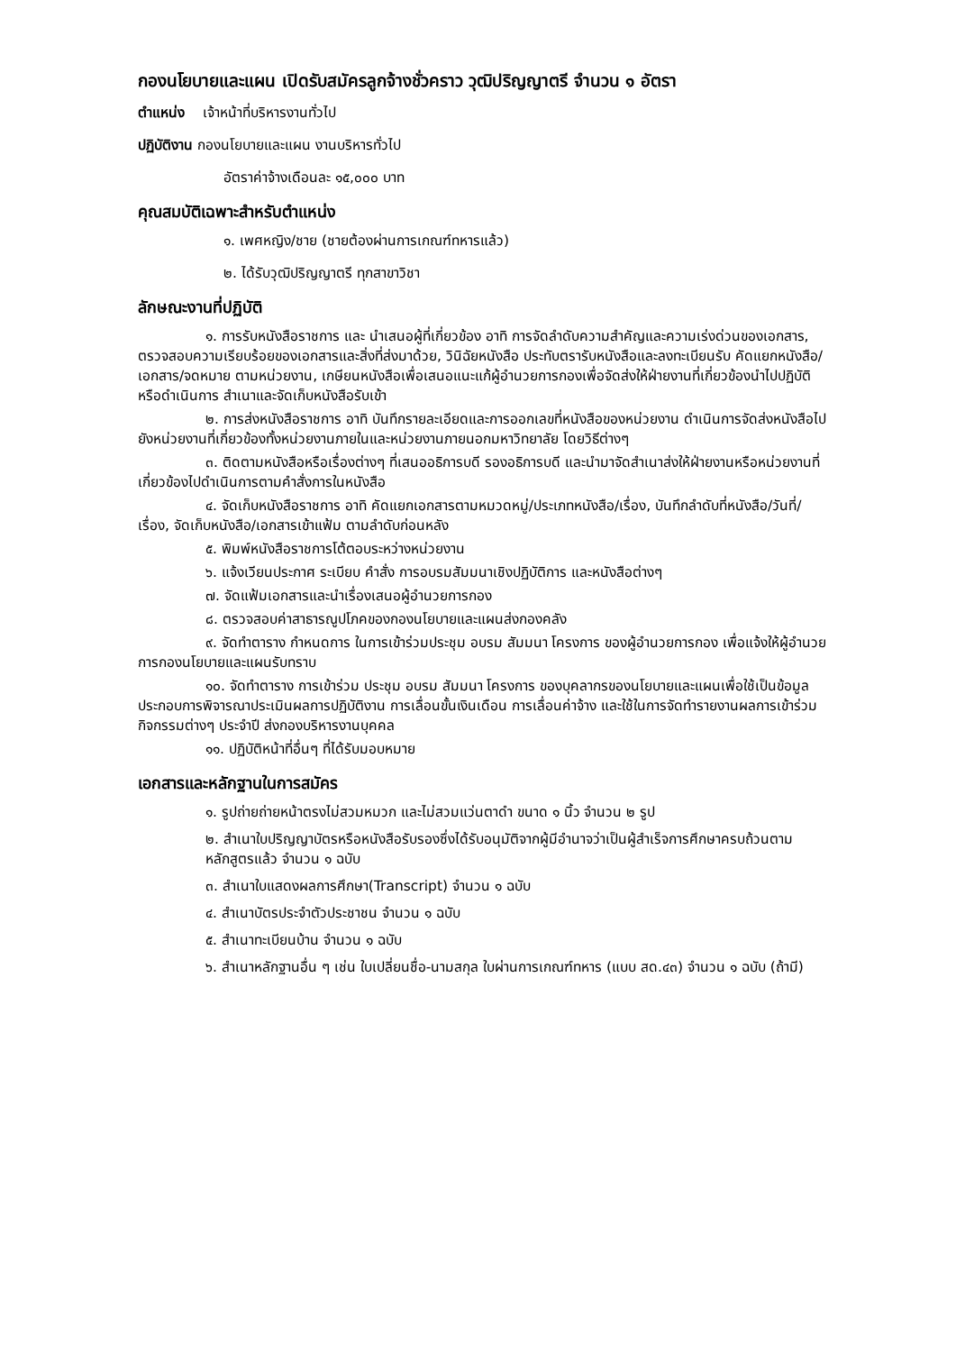กองนโยบายและแผน เปิดรับสมัครลูกจ้างชั่วคราว วุฒิปริญญาตรี จำนวน ๑ อัตรา
ตำแหน่ง เจ้าหน้าที่บริหารงานทั่วไป
ปฏิบัติงาน กองนโยบายและแผน งานบริหารทั่วไป
อัตราค่าจ้างเดือนละ ๑๕,๐๐๐ บาท
คุณสมบัติเฉพาะสำหรับตำแหน่ง
๑. เพศหญิง/ชาย (ชายต้องผ่านการเกณฑ์ทหารแล้ว)
๒. ได้รับวุฒิปริญญาตรี ทุกสาขาวิชา
ลักษณะงานที่ปฏิบัติ
๑. การรับหนังสือราชการ และ นำเสนอผู้ที่เกี่ยวข้อง อาทิ การจัดลำดับความสำคัญและความเร่งด่วนของเอกสาร, ตรวจสอบความเรียบร้อยของเอกสารและสิ่งที่ส่งมาด้วย, วินิฉัยหนังสือ ประทับตรารับหนังสือและลงทะเบียนรับ คัดแยกหนังสือ/เอกสาร/จดหมาย ตามหน่วยงาน, เกษียนหนังสือเพื่อเสนอแนะแก้ผู้อำนวยการกองเพื่อจัดส่งให้ฝ่ายงานที่เกี่ยวข้องนำไปปฏิบัติหรือดำเนินการ สำเนาและจัดเก็บหนังสือรับเข้า
๒. การส่งหนังสือราชการ อาทิ บันทึกรายละเอียดและการออกเลขที่หนังสือของหน่วยงาน ดำเนินการจัดส่งหนังสือไปยังหน่วยงานที่เกี่ยวข้องทั้งหน่วยงานภายในและหน่วยงานภายนอกมหาวิทยาลัย โดยวิธีต่างๆ
๓. ติดตามหนังสือหรือเรื่องต่างๆ ที่เสนออธิการบดี รองอธิการบดี และนำมาจัดสำเนาส่งให้ฝ่ายงานหรือหน่วยงานที่เกี่ยวข้องไปดำเนินการตามคำสั่งการในหนังสือ
๔. จัดเก็บหนังสือราชการ อาทิ คัดแยกเอกสารตามหมวดหมู่/ประเภทหนังสือ/เรื่อง, บันทึกลำดับที่หนังสือ/วันที่/เรื่อง, จัดเก็บหนังสือ/เอกสารเข้าแฟ้ม ตามลำดับก่อนหลัง
๕. พิมพ์หนังสือราชการโต้ตอบระหว่างหน่วยงาน
๖. แจ้งเวียนประกาศ ระเบียบ คำสั่ง การอบรมสัมมนาเชิงปฏิบัติการ และหนังสือต่างๆ
๗. จัดแฟ้มเอกสารและนำเรื่องเสนอผู้อำนวยการกอง
๘. ตรวจสอบค่าสาธารณูปโภคของกองนโยบายและแผนส่งกองคลัง
๙. จัดทำตาราง กำหนดการ ในการเข้าร่วมประชุม อบรม สัมมนา โครงการ ของผู้อำนวยการกอง เพื่อแจ้งให้ผู้อำนวยการกองนโยบายและแผนรับทราบ
๑๐. จัดทำตาราง การเข้าร่วม ประชุม อบรม สัมมนา โครงการ ของบุคลากรของนโยบายและแผนเพื่อใช้เป็นข้อมูลประกอบการพิจารณาประเมินผลการปฏิบัติงาน การเลื่อนขั้นเงินเดือน การเลื่อนค่าจ้าง และใช้ในการจัดทำรายงานผลการเข้าร่วมกิจกรรมต่างๆ ประจำปี ส่งกองบริหารงานบุคคล
๑๑. ปฏิบัติหน้าที่อื่นๆ ที่ได้รับมอบหมาย
เอกสารและหลักฐานในการสมัคร
๑. รูปถ่ายถ่ายหน้าตรงไม่สวมหมวก และไม่สวมแว่นตาดำ ขนาด ๑ นิ้ว จำนวน ๒ รูป
๒. สำเนาใบปริญญาบัตรหรือหนังสือรับรองซึ่งได้รับอนุมัติจากผู้มีอำนาจว่าเป็นผู้สำเร็จการศึกษาครบถ้วนตามหลักสูตรแล้ว จำนวน ๑ ฉบับ
๓. สำเนาใบแสดงผลการศึกษา(Transcript) จำนวน ๑ ฉบับ
๔. สำเนาบัตรประจำตัวประชาชน จำนวน ๑ ฉบับ
๕. สำเนาทะเบียนบ้าน จำนวน ๑ ฉบับ
๖. สำเนาหลักฐานอื่น ๆ เช่น ใบเปลี่ยนชื่อ-นามสกุล ใบผ่านการเกณฑ์ทหาร (แบบ สด.๔๓) จำนวน ๑ ฉบับ (ถ้ามี)